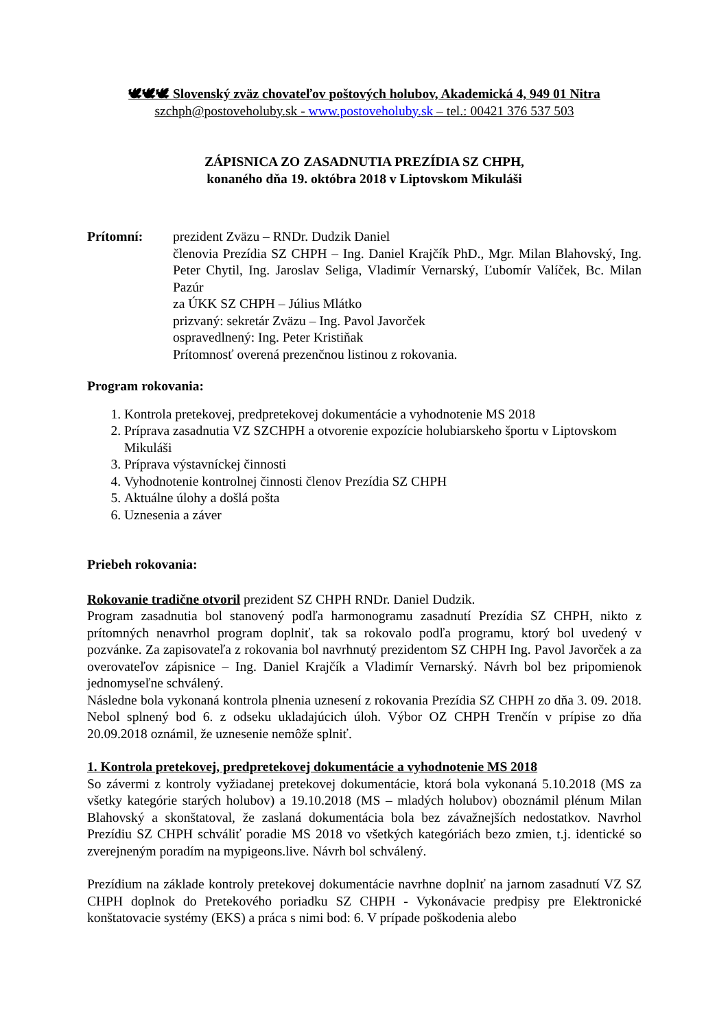🕊🕊🕊 Slovenský zväz chovateľov poštových holubov, Akademická 4, 949 01 Nitra
szchph@postoveholuby.sk - www.postoveholuby.sk – tel.: 00421 376 537 503
ZÁPISNICA ZO ZASADNUTIA PREZÍDIA SZ CHPH,
konaného dňa 19. októbra 2018 v Liptovskom Mikuláši
Prítomní: prezident Zväzu – RNDr. Dudzik Daniel
členovia Prezídia SZ CHPH – Ing. Daniel Krajčík PhD., Mgr. Milan Blahovský, Ing. Peter Chytil, Ing. Jaroslav Seliga, Vladimír Vernarský, Ľubomír Valíček, Bc. Milan Pazúr
za ÚKK SZ CHPH – Július Mlátko
prizvaný: sekretár Zväzu – Ing. Pavol Javorček
ospravedlnený: Ing. Peter Kristiňak
Prítomnosť overená prezenčnou listinou z rokovania.
Program rokovania:
1. Kontrola pretekovej, predpretekovej dokumentácie a vyhodnotenie MS 2018
2. Príprava zasadnutia VZ SZCHPH a otvorenie expozície holubiarskeho športu v Liptovskom Mikuláši
3. Príprava výstavníckej činnosti
4. Vyhodnotenie kontrolnej činnosti členov Prezídia SZ CHPH
5. Aktuálne úlohy a došlá pošta
6. Uznesenia a záver
Priebeh rokovania:
Rokovanie tradične otvoril prezident SZ CHPH RNDr. Daniel Dudzik.
Program zasadnutia bol stanovený podľa harmonogramu zasadnutí Prezídia SZ CHPH, nikto z prítomných nenavrhol program doplniť, tak sa rokovalo podľa programu, ktorý bol uvedený v pozvánke. Za zapisovateľa z rokovania bol navrhnutý prezidentom SZ CHPH Ing. Pavol Javorček a za overovateľov zápisnice – Ing. Daniel Krajčík a Vladimír Vernarský. Návrh bol bez pripomienok jednomyseľne schválený.
Následne bola vykonaná kontrola plnenia uznesení z rokovania Prezídia SZ CHPH zo dňa 3. 09. 2018. Nebol splnený bod 6. z odseku ukladajúcich úloh. Výbor OZ CHPH Trenčín v prípise zo dňa 20.09.2018 oznámil, že uznesenie nemôže splniť.
1. Kontrola pretekovej, predpretekovej dokumentácie a vyhodnotenie MS 2018
So závermi z kontroly vyžiadanej pretekovej dokumentácie, ktorá bola vykonaná 5.10.2018 (MS za všetky kategórie starých holubov) a 19.10.2018 (MS – mladých holubov) oboznámil plénum Milan Blahovský a skonštatoval, že zaslaná dokumentácia bola bez závažnejších nedostatkov. Navrhol Prezídiu SZ CHPH schváliť poradie MS 2018 vo všetkých kategóriách bezo zmien, t.j. identické so zverejneným poradím na mypigeons.live. Návrh bol schválený.
Prezídium na základe kontroly pretekovej dokumentácie navrhne doplniť na jarnom zasadnutí VZ SZ CHPH doplnok do Pretekového poriadku SZ CHPH - Vykonávacie predpisy pre Elektronické konštatovacie systémy (EKS) a práca s nimi bod: 6. V prípade poškodenia alebo